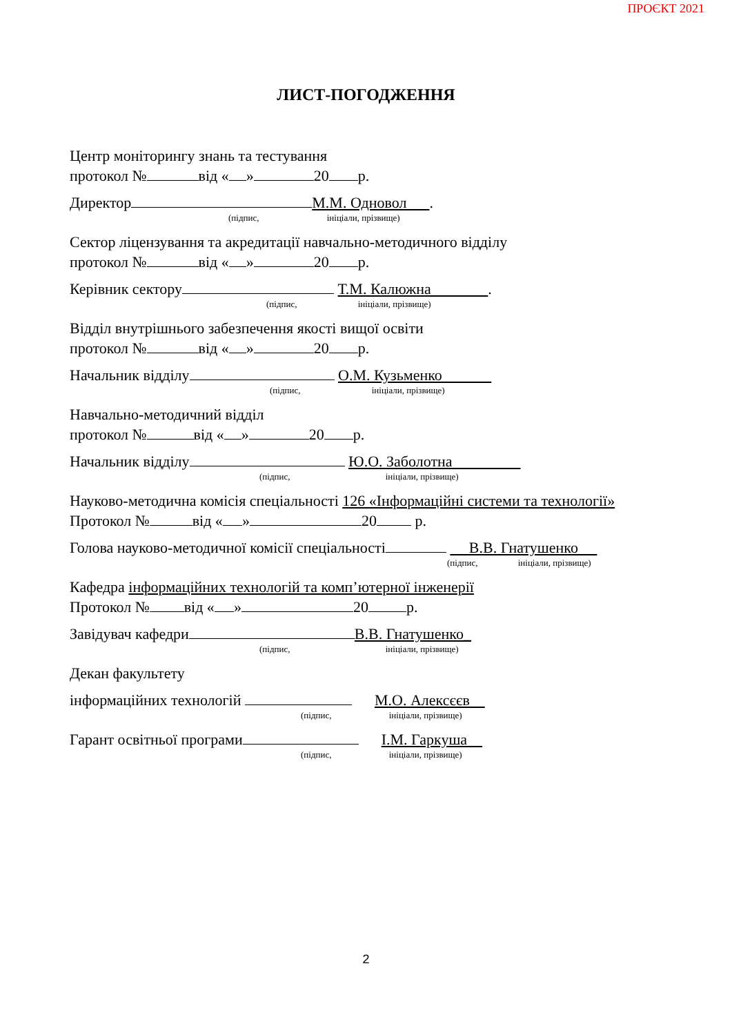ПРОЄКТ 2021
ЛИСТ-ПОГОДЖЕННЯ
Центр моніторингу знань та тестування
протокол № від « » 20 р.
Директор М.М. Одновол .
(підпис, ініціали, прізвище)
Сектор ліцензування та акредитації навчально-методичного відділу
протокол № від « » 20 р.
Керівник сектору Т.М. Калюжна .
(підпис, ініціали, прізвище)
Відділ внутрішнього забезпечення якості вищої освіти
протокол № від « » 20 р.
Начальник відділу О.М. Кузьменко
(підпис, ініціали, прізвище)
Навчально-методичний відділ
протокол № від « » 20 р.
Начальник відділу Ю.О. Заболотна
(підпис, ініціали, прізвище)
Науково-методична комісія спеціальності 126 «Інформаційні системи та технології»
Протокол № від « » 20 р.
Голова науково-методичної комісії спеціальності В.В. Гнатушенко
(підпис, ініціали, прізвище)
Кафедра інформаційних технологій та комп’ютерної інженерії
Протокол № від « » 20 р.
Завідувач кафедри В.В. Гнатушенко_
(підпис, ініціали, прізвище)
Декан факультету
інформаційних технологій М.О. Алексєєв
(підпис, ініціали, прізвище)
Гарант освітньої програми І.М. Гаркуша
(підпис, ініціали, прізвище)
2